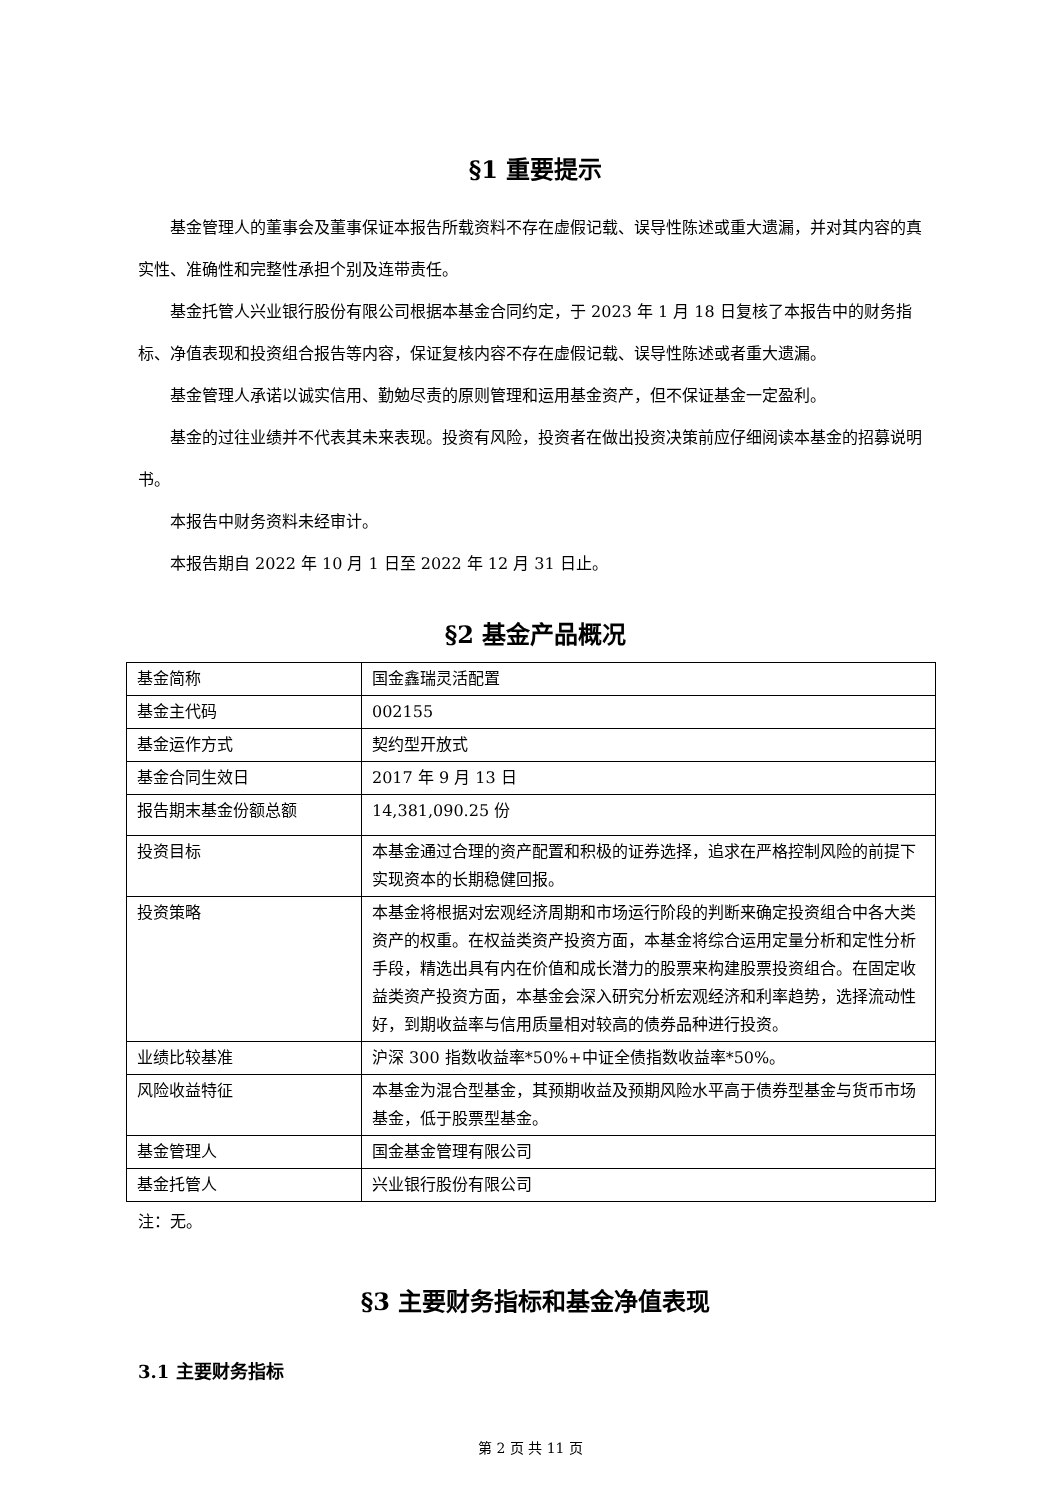§1 重要提示
基金管理人的董事会及董事保证本报告所载资料不存在虚假记载、误导性陈述或重大遗漏，并对其内容的真实性、准确性和完整性承担个别及连带责任。
基金托管人兴业银行股份有限公司根据本基金合同约定，于 2023 年 1 月 18 日复核了本报告中的财务指标、净值表现和投资组合报告等内容，保证复核内容不存在虚假记载、误导性陈述或者重大遗漏。
基金管理人承诺以诚实信用、勤勉尽责的原则管理和运用基金资产，但不保证基金一定盈利。
基金的过往业绩并不代表其未来表现。投资有风险，投资者在做出投资决策前应仔细阅读本基金的招募说明书。
本报告中财务资料未经审计。
本报告期自 2022 年 10 月 1 日至 2022 年 12 月 31 日止。
§2 基金产品概况
| 基金简称 | 国金鑫瑞灵活配置 |
| 基金主代码 | 002155 |
| 基金运作方式 | 契约型开放式 |
| 基金合同生效日 | 2017 年 9 月 13 日 |
| 报告期末基金份额总额 | 14,381,090.25 份 |
| 投资目标 | 本基金通过合理的资产配置和积极的证券选择，追求在严格控制风险的前提下实现资本的长期稳健回报。 |
| 投资策略 | 本基金将根据对宏观经济周期和市场运行阶段的判断来确定投资组合中各大类资产的权重。在权益类资产投资方面，本基金将综合运用定量分析和定性分析手段，精选出具有内在价值和成长潜力的股票来构建股票投资组合。在固定收益类资产投资方面，本基金会深入研究分析宏观经济和利率趋势，选择流动性好，到期收益率与信用质量相对较高的债券品种进行投资。 |
| 业绩比较基准 | 沪深 300 指数收益率*50%+中证全债指数收益率*50%。 |
| 风险收益特征 | 本基金为混合型基金，其预期收益及预期风险水平高于债券型基金与货币市场基金，低于股票型基金。 |
| 基金管理人 | 国金基金管理有限公司 |
| 基金托管人 | 兴业银行股份有限公司 |
注：无。
§3 主要财务指标和基金净值表现
3.1 主要财务指标
第 2 页 共 11 页